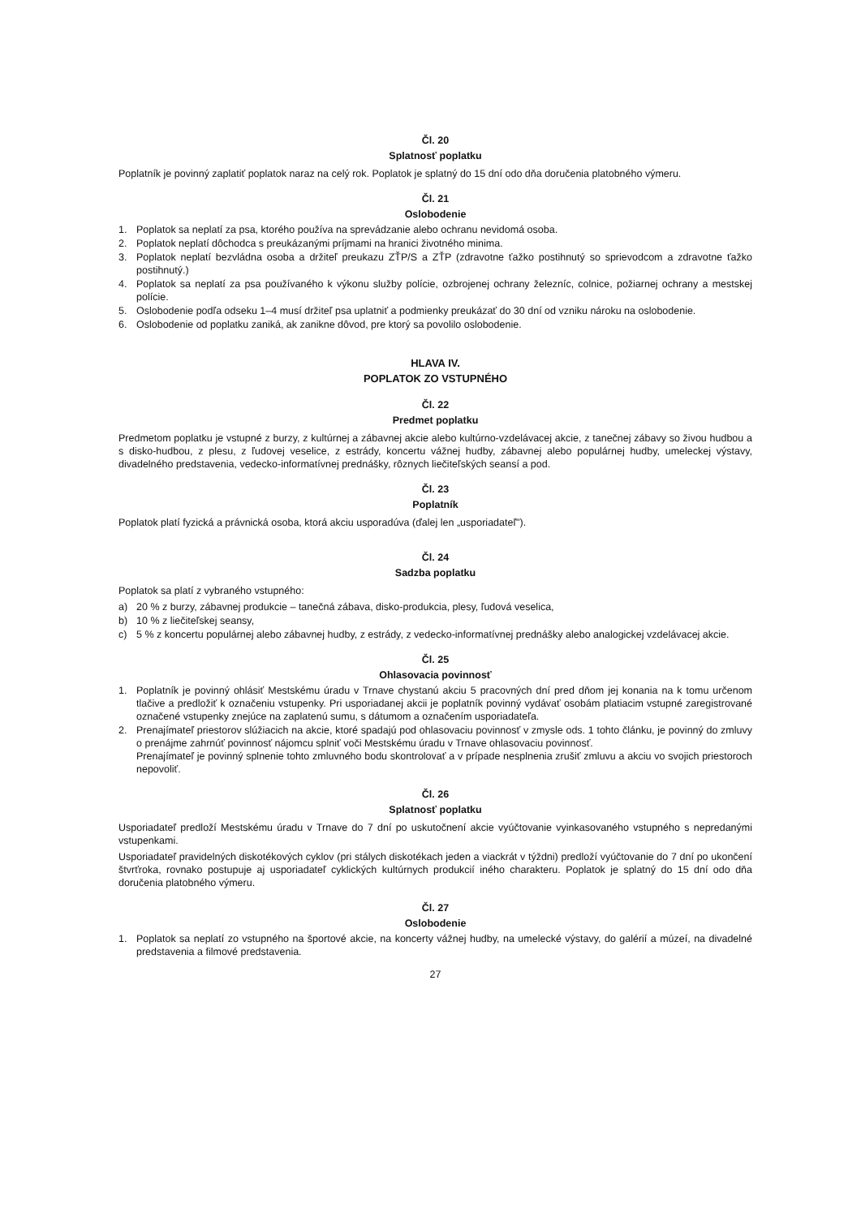Čl. 20
Splatnosť poplatku
Poplatník je povinný zaplatiť poplatok naraz na celý rok. Poplatok je splatný do 15 dní odo dňa doručenia platobného výmeru.
Čl. 21
Oslobodenie
1. Poplatok sa neplatí za psa, ktorého používa na sprevádzanie alebo ochranu nevidomá osoba.
2. Poplatok neplatí dôchodca s preukázanými príjmami na hranici životného minima.
3. Poplatok neplatí bezvládna osoba a držiteľ preukazu ZŤP/S a ZŤP (zdravotne ťažko postihnutý so sprievodcom a zdravotne ťažko postihnutý.)
4. Poplatok sa neplatí za psa používaného k výkonu služby polície, ozbrojenej ochrany železníc, colnice, požiarnej ochrany a mestskej polície.
5. Oslobodenie podľa odseku 1–4 musí držiteľ psa uplatniť a podmienky preukázať do 30 dní od vzniku nároku na oslobodenie.
6. Oslobodenie od poplatku zaniká, ak zanikne dôvod, pre ktorý sa povolilo oslobodenie.
HLAVA IV.
POPLATOK ZO VSTUPNÉHO
Čl. 22
Predmet poplatku
Predmetom poplatku je vstupné z burzy, z kultúrnej a zábavnej akcie alebo kultúrno-vzdelávacej akcie, z tanečnej zábavy so živou hudbou a s disko-hudbou, z plesu, z ľudovej veselice, z estrády, koncertu vážnej hudby, zábavnej alebo populárnej hudby, umeleckej výstavy, divadelného predstavenia, vedecko-informatívnej prednášky, rôznych liečiteľských seansí a pod.
Čl. 23
Poplatník
Poplatok platí fyzická a právnická osoba, ktorá akciu usporadúva (ďalej len „usporiadateľ").
Čl. 24
Sadzba poplatku
Poplatok sa platí z vybraného vstupného:
a) 20 % z burzy, zábavnej produkcie – tanečná zábava, disko-produkcia, plesy, ľudová veselica,
b) 10 % z liečiteľskej seansy,
c) 5 % z koncertu populárnej alebo zábavnej hudby, z estrády, z vedecko-informatívnej prednášky alebo analogickej vzdelávacej akcie.
Čl. 25
Ohlasovacia povinnosť
1. Poplatník je povinný ohlásiť Mestskému úradu v Trnave chystanú akciu 5 pracovných dní pred dňom jej konania na k tomu určenom tlačive a predložiť k označeniu vstupenky. Pri usporiadanej akcii je poplatník povinný vydávať osobám platiacim vstupné zaregistrované označené vstupenky znejúce na zaplatenú sumu, s dátumom a označením usporiadateľa.
2. Prenajímateľ priestorov slúžiacich na akcie, ktoré spadajú pod ohlasovaciu povinnosť v zmysle ods. 1 tohto článku, je povinný do zmluvy o prenájme zahrnúť povinnosť nájomcu splniť voči Mestskému úradu v Trnave ohlasovaciu povinnosť.
Prenajímateľ je povinný splnenie tohto zmluvného bodu skontrolovať a v prípade nesplnenia zrušiť zmluvu a akciu vo svojich priestoroch nepovoliť.
Čl. 26
Splatnosť poplatku
Usporiadateľ predloží Mestskému úradu v Trnave do 7 dní po uskutočnení akcie vyúčtovanie vyinkasovaného vstupného s nepredanými vstupenkami.
Usporiadateľ pravidelných diskotékových cyklov (pri stálych diskotékach jeden a viackrát v týždni) predloží vyúčtovanie do 7 dní po ukončení štvrťroka, rovnako postupuje aj usporiadateľ cyklických kultúrnych produkcií iného charakteru. Poplatok je splatný do 15 dní odo dňa doručenia platobného výmeru.
Čl. 27
Oslobodenie
1. Poplatok sa neplatí zo vstupného na športové akcie, na koncerty vážnej hudby, na umelecké výstavy, do galérií a múzeí, na divadelné predstavenia a filmové predstavenia.
27